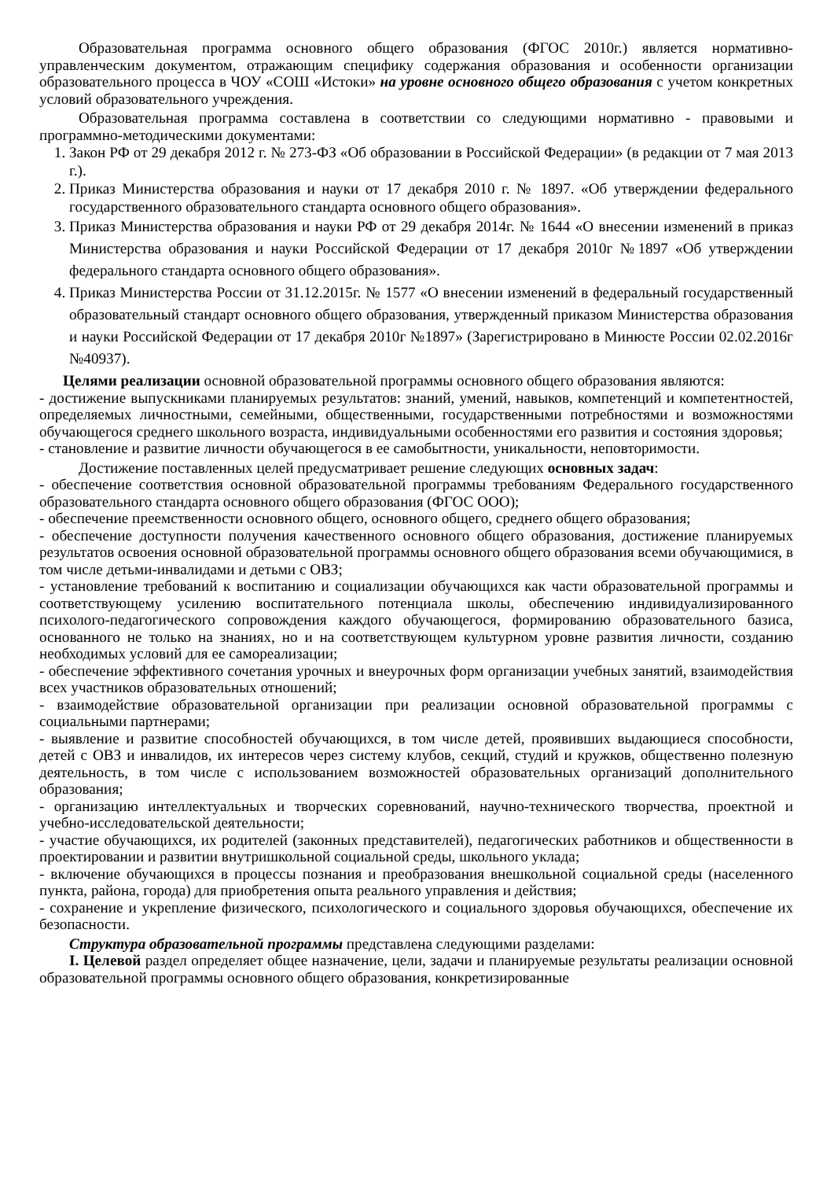Образовательная программа основного общего образования (ФГОС 2010г.) является нормативно-управленческим документом, отражающим специфику содержания образования и особенности организации образовательного процесса в ЧОУ «СОШ «Истоки» на уровне основного общего образования с учетом конкретных условий образовательного учреждения.
Образовательная программа составлена в соответствии со следующими нормативно - правовыми и программно-методическими документами:
1. Закон РФ от 29 декабря 2012 г. № 273-ФЗ «Об образовании в Российской Федерации» (в редакции от 7 мая 2013 г.).
2. Приказ Министерства образования и науки от 17 декабря 2010 г. № 1897. «Об утверждении федерального государственного образовательного стандарта основного общего образования».
3. Приказ Министерства образования и науки РФ от 29 декабря 2014г. № 1644 «О внесении изменений в приказ Министерства образования и науки Российской Федерации от 17 декабря 2010г №1897 «Об утверждении федерального стандарта основного общего образования».
4. Приказ Министерства России от 31.12.2015г. № 1577 «О внесении изменений в федеральный государственный образовательный стандарт основного общего образования, утвержденный приказом Министерства образования и науки Российской Федерации от 17 декабря 2010г №1897» (Зарегистрировано в Минюсте России 02.02.2016г №40937).
Целями реализации основной образовательной программы основного общего образования являются:
- достижение выпускниками планируемых результатов: знаний, умений, навыков, компетенций и компетентностей, определяемых личностными, семейными, общественными, государственными потребностями и возможностями обучающегося среднего школьного возраста, индивидуальными особенностями его развития и состояния здоровья;
- становление и развитие личности обучающегося в ее самобытности, уникальности, неповторимости.
Достижение поставленных целей предусматривает решение следующих основных задач:
- обеспечение соответствия основной образовательной программы требованиям Федерального государственного образовательного стандарта основного общего образования (ФГОС ООО);
- обеспечение преемственности основного общего, основного общего, среднего общего образования;
- обеспечение доступности получения качественного основного общего образования, достижение планируемых результатов освоения основной образовательной программы основного общего образования всеми обучающимися, в том числе детьми-инвалидами и детьми с ОВЗ;
- установление требований к воспитанию и социализации обучающихся как части образовательной программы и соответствующему усилению воспитательного потенциала школы, обеспечению индивидуализированного психолого-педагогического сопровождения каждого обучающегося, формированию образовательного базиса, основанного не только на знаниях, но и на соответствующем культурном уровне развития личности, созданию необходимых условий для ее самореализации;
- обеспечение эффективного сочетания урочных и внеурочных форм организации учебных занятий, взаимодействия всех участников образовательных отношений;
- взаимодействие образовательной организации при реализации основной образовательной программы с социальными партнерами;
- выявление и развитие способностей обучающихся, в том числе детей, проявивших выдающиеся способности, детей с ОВЗ и инвалидов, их интересов через систему клубов, секций, студий и кружков, общественно полезную деятельность, в том числе с использованием возможностей образовательных организаций дополнительного образования;
- организацию интеллектуальных и творческих соревнований, научно-технического творчества, проектной и учебно-исследовательской деятельности;
- участие обучающихся, их родителей (законных представителей), педагогических работников и общественности в проектировании и развитии внутришкольной социальной среды, школьного уклада;
- включение обучающихся в процессы познания и преобразования внешкольной социальной среды (населенного пункта, района, города) для приобретения опыта реального управления и действия;
- сохранение и укрепление физического, психологического и социального здоровья обучающихся, обеспечение их безопасности.
Структура образовательной программы представлена следующими разделами:
I. Целевой раздел определяет общее назначение, цели, задачи и планируемые результаты реализации основной образовательной программы основного общего образования, конкретизированные